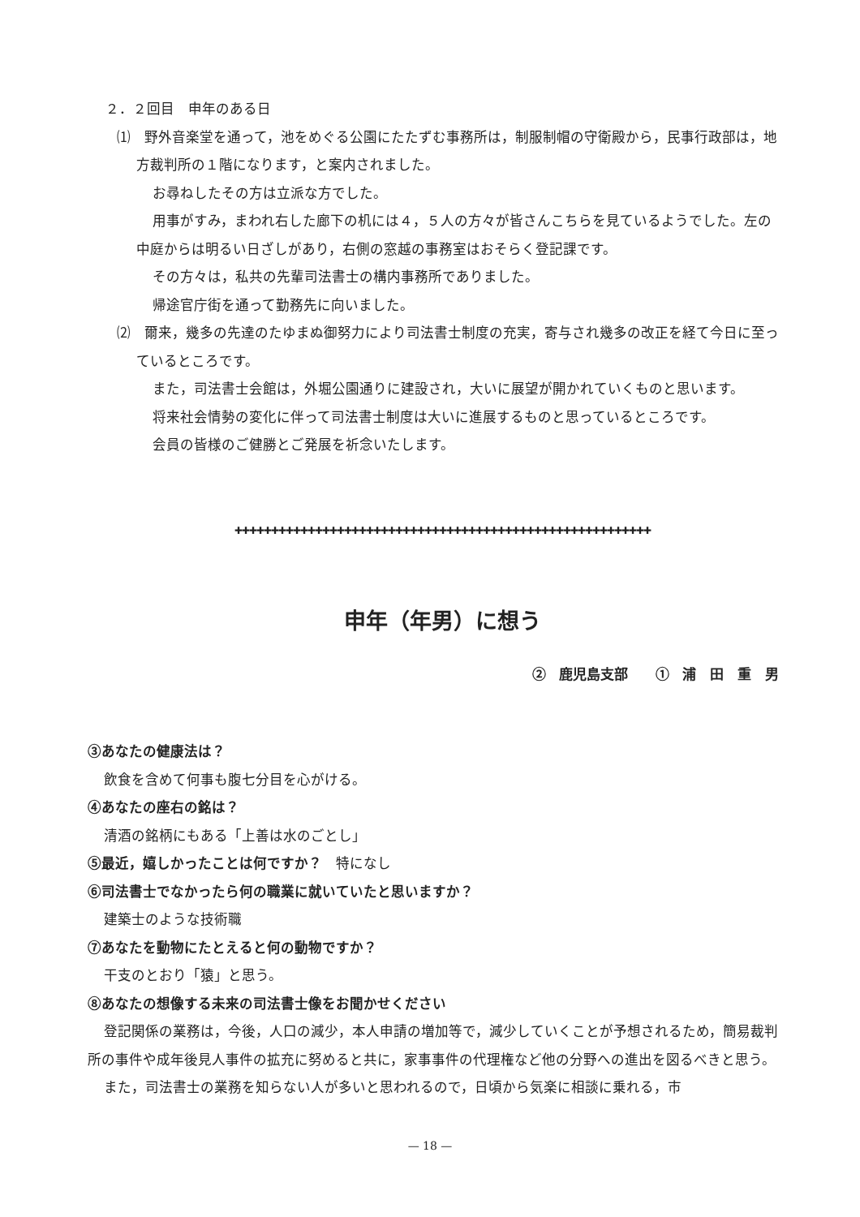２．２回目　申年のある日
⑴　野外音楽堂を通って，池をめぐる公園にたたずむ事務所は，制服制帽の守衛殿から，民事行政部は，地方裁判所の１階になります，と案内されました。
お尋ねしたその方は立派な方でした。
用事がすみ，まわれ右した廊下の机には４，５人の方々が皆さんこちらを見ているようでした。左の中庭からは明るい日ざしがあり，右側の窓越の事務室はおそらく登記課です。
その方々は，私共の先輩司法書士の構内事務所でありました。
帰途官庁街を通って勤務先に向いました。
⑵　爾来，幾多の先達のたゆまぬ御努力により司法書士制度の充実，寄与され幾多の改正を経て今日に至っているところです。
また，司法書士会館は，外堀公園通りに建設され，大いに展望が開かれていくものと思います。
将来社会情勢の変化に伴って司法書士制度は大いに進展するものと思っているところです。
会員の皆様のご健勝とご発展を祈念いたします。
✚✚✚✚✚✚✚✚✚✚✚✚✚✚✚✚✚✚✚✚✚✚✚✚✚✚✚✚✚✚✚✚✚✚✚✚✚✚✚✚✚✚✚✚✚✚✚✚✚✚✚✚✚✚✚✚✚
申年（年男）に想う
② 鹿児島支部　　① 浦　田　重　男
③あなたの健康法は？
飲食を含めて何事も腹七分目を心がける。
④あなたの座右の銘は？
清酒の銘柄にもある「上善は水のごとし」
⑤最近，嬉しかったことは何ですか？　特になし
⑥司法書士でなかったら何の職業に就いていたと思いますか？
建築士のような技術職
⑦あなたを動物にたとえると何の動物ですか？
干支のとおり「猿」と思う。
⑧あなたの想像する未来の司法書士像をお聞かせください
登記関係の業務は，今後，人口の減少，本人申請の増加等で，減少していくことが予想されるため，簡易裁判所の事件や成年後見人事件の拡充に努めると共に，家事事件の代理権など他の分野への進出を図るべきと思う。
また，司法書士の業務を知らない人が多いと思われるので，日頃から気楽に相談に乗れる，市
— 18 —